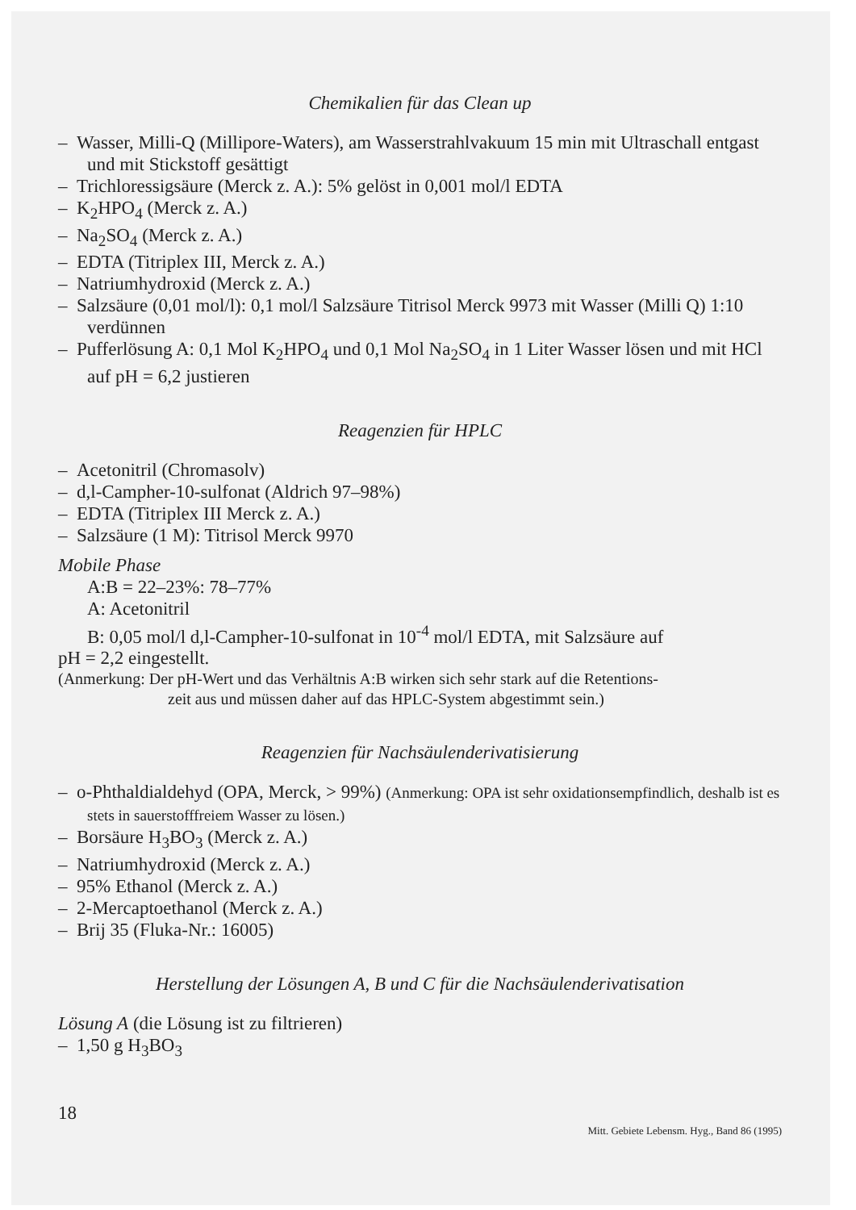Chemikalien für das Clean up
– Wasser, Milli-Q (Millipore-Waters), am Wasserstrahlvakuum 15 min mit Ultraschall entgast und mit Stickstoff gesättigt
– Trichloressigsäure (Merck z. A.): 5% gelöst in 0,001 mol/l EDTA
– K<sub>2</sub>HPO<sub>4</sub> (Merck z. A.)
– Na<sub>2</sub>SO<sub>4</sub> (Merck z. A.)
– EDTA (Titriplex III, Merck z. A.)
– Natriumhydroxid (Merck z. A.)
– Salzsäure (0,01 mol/l): 0,1 mol/l Salzsäure Titrisol Merck 9973 mit Wasser (Milli Q) 1:10 verdünnen
– Pufferlösung A: 0,1 Mol K<sub>2</sub>HPO<sub>4</sub> und 0,1 Mol Na<sub>2</sub>SO<sub>4</sub> in 1 Liter Wasser lösen und mit HCl auf pH = 6,2 justieren
Reagenzien für HPLC
– Acetonitril (Chromasolv)
– d,l-Campher-10-sulfonat (Aldrich 97–98%)
– EDTA (Titriplex III Merck z. A.)
– Salzsäure (1 M): Titrisol Merck 9970
Mobile Phase
A:B = 22–23%: 78–77%
A: Acetonitril
B: 0,05 mol/l d,l-Campher-10-sulfonat in 10<sup>-4</sup> mol/l EDTA, mit Salzsäure auf
pH = 2,2 eingestellt.
(Anmerkung: Der pH-Wert und das Verhältnis A:B wirken sich sehr stark auf die Retentions-
zeit aus und müssen daher auf das HPLC-System abgestimmt sein.)
Reagenzien für Nachsäulenderivatisierung
– o-Phthaldialdehyd (OPA, Merck, > 99%) (Anmerkung: OPA ist sehr oxidationsempfindlich, deshalb ist es stets in sauerstofffreiem Wasser zu lösen.)
– Borsäure H<sub>3</sub>BO<sub>3</sub> (Merck z. A.)
– Natriumhydroxid (Merck z. A.)
– 95% Ethanol (Merck z. A.)
– 2-Mercaptoethanol (Merck z. A.)
– Brij 35 (Fluka-Nr.: 16005)
Herstellung der Lösungen A, B und C für die Nachsäulenderivatisation
Lösung A (die Lösung ist zu filtrieren)
– 1,50 g H<sub>3</sub>BO<sub>3</sub>
18 Mitt. Gebiete Lebensm. Hyg., Band 86 (1995)